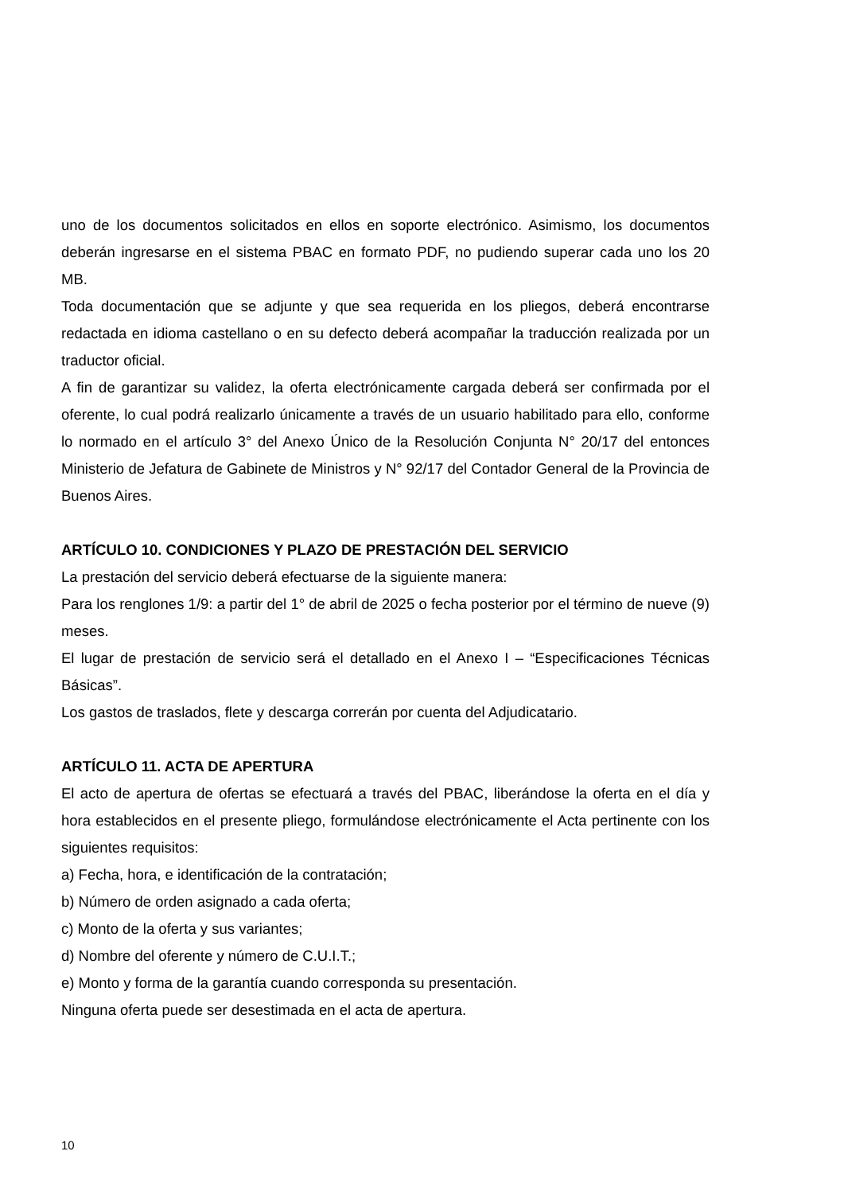uno de los documentos solicitados en ellos en soporte electrónico. Asimismo, los documentos deberán ingresarse en el sistema PBAC en formato PDF, no pudiendo superar cada uno los 20 MB.
Toda documentación que se adjunte y que sea requerida en los pliegos, deberá encontrarse redactada en idioma castellano o en su defecto deberá acompañar la traducción realizada por un traductor oficial.
A fin de garantizar su validez, la oferta electrónicamente cargada deberá ser confirmada por el oferente, lo cual podrá realizarlo únicamente a través de un usuario habilitado para ello, conforme lo normado en el artículo 3° del Anexo Único de la Resolución Conjunta N° 20/17 del entonces Ministerio de Jefatura de Gabinete de Ministros y N° 92/17 del Contador General de la Provincia de Buenos Aires.
ARTÍCULO 10. CONDICIONES Y PLAZO DE PRESTACIÓN DEL SERVICIO
La prestación del servicio deberá efectuarse de la siguiente manera:
Para los renglones 1/9: a partir del 1° de abril de 2025 o fecha posterior por el término de nueve (9) meses.
El lugar de prestación de servicio será el detallado en el Anexo I – “Especificaciones Técnicas Básicas”.
Los gastos de traslados, flete y descarga correrán por cuenta del Adjudicatario.
ARTÍCULO 11. ACTA DE APERTURA
El acto de apertura de ofertas se efectuará a través del PBAC, liberándose la oferta en el día y hora establecidos en el presente pliego, formulándose electrónicamente el Acta pertinente con los siguientes requisitos:
a) Fecha, hora, e identificación de la contratación;
b) Número de orden asignado a cada oferta;
c) Monto de la oferta y sus variantes;
d) Nombre del oferente y número de C.U.I.T.;
e) Monto y forma de la garantía cuando corresponda su presentación.
Ninguna oferta puede ser desestimada en el acta de apertura.
10